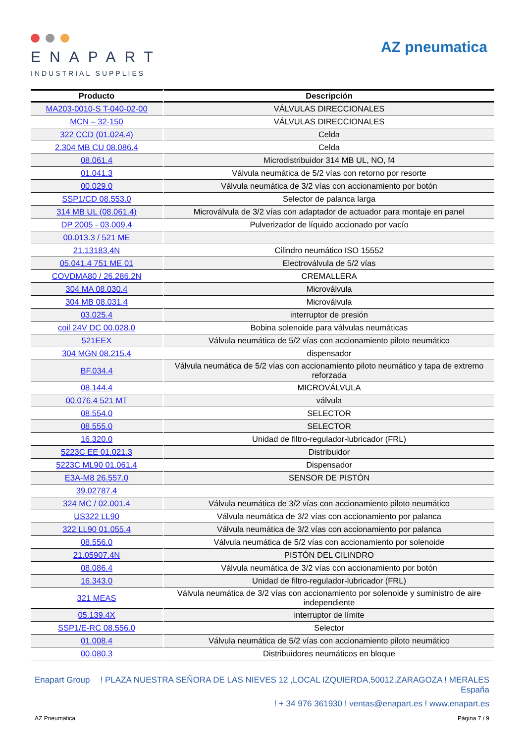ENAPART
INDUSTRIAL SUPPLIES
AZ pneumatica
| Producto | Descripción |
| --- | --- |
| MA203-0010-S T-040-02-00 | VÁLVULAS DIRECCIONALES |
| MCN – 32-150 | VÁLVULAS DIRECCIONALES |
| 322 CCD (01.024.4) | Celda |
| 2.304 MB CU 08.086.4 | Celda |
| 08.061.4 | Microdistribuidor 314 MB UL, NO, f4 |
| 01.041.3 | Válvula neumática de 5/2 vías con retorno por resorte |
| 00.029.0 | Válvula neumática de 3/2 vías con accionamiento por botón |
| SSP1/CD 08.553.0 | Selector de palanca larga |
| 314 MB UL (08.061.4) | Microválvula de 3/2 vías con adaptador de actuador para montaje en panel |
| DP 2005 - 03.009.4 | Pulverizador de líquido accionado por vacío |
| 00.013.3 / 521 ME | |
| 21.13183.4N | Cilindro neumático ISO 15552 |
| 05.041.4 751 ME 01 | Electroválvula de 5/2 vías |
| COVDMA80 / 26.286.2N | CREMALLERA |
| 304 MA 08.030.4 | Microválvula |
| 304 MB 08.031.4 | Microválvula |
| 03.025.4 | interruptor de presión |
| coil 24V DC 00.028.0 | Bobina solenoide para válvulas neumáticas |
| 521EEX | Válvula neumática de 5/2 vías con accionamiento piloto neumático |
| 304 MGN 08.215.4 | dispensador |
| BF.034.4 | Válvula neumática de 5/2 vías con accionamiento piloto neumático y tapa de extremo reforzada |
| 08.144.4 | MICROVÁLVULA |
| 00.076.4 521 MT | válvula |
| 08.554.0 | SELECTOR |
| 08.555.0 | SELECTOR |
| 16.320.0 | Unidad de filtro-regulador-lubricador (FRL) |
| 5223C EE 01.021.3 | Distribuidor |
| 5223C ML90 01.061.4 | Dispensador |
| E3A-M8 26.557.0 | SENSOR DE PISTÓN |
| 39.02787.4 | |
| 324 MC / 02.001.4 | Válvula neumática de 3/2 vías con accionamiento piloto neumático |
| US322 LL90 | Válvula neumática de 3/2 vías con accionamiento por palanca |
| 322 LL90 01.055.4 | Válvula neumática de 3/2 vías con accionamiento por palanca |
| 08.556.0 | Válvula neumática de 5/2 vías con accionamiento por solenoide |
| 21.05907.4N | PISTÓN DEL CILINDRO |
| 08.086.4 | Válvula neumática de 3/2 vías con accionamiento por botón |
| 16.343.0 | Unidad de filtro-regulador-lubricador (FRL) |
| 321 MEAS | Válvula neumática de 3/2 vías con accionamiento por solenoide y suministro de aire independiente |
| 05.139.4X | interruptor de límite |
| SSP1/E-RC 08.556.0 | Selector |
| 01.008.4 | Válvula neumática de 5/2 vías con accionamiento piloto neumático |
| 00.080.3 | Distribuidores neumáticos en bloque |
Enapart Group
! PLAZA NUESTRA SEÑORA DE LAS NIEVES 12 ,LOCAL IZQUIERDA,50012,ZARAGOZA ! MERALES
España
! + 34 976 361930 ! ventas@enapart.es ! www.enapart.es
AZ Pneumatica Página 7 / 9